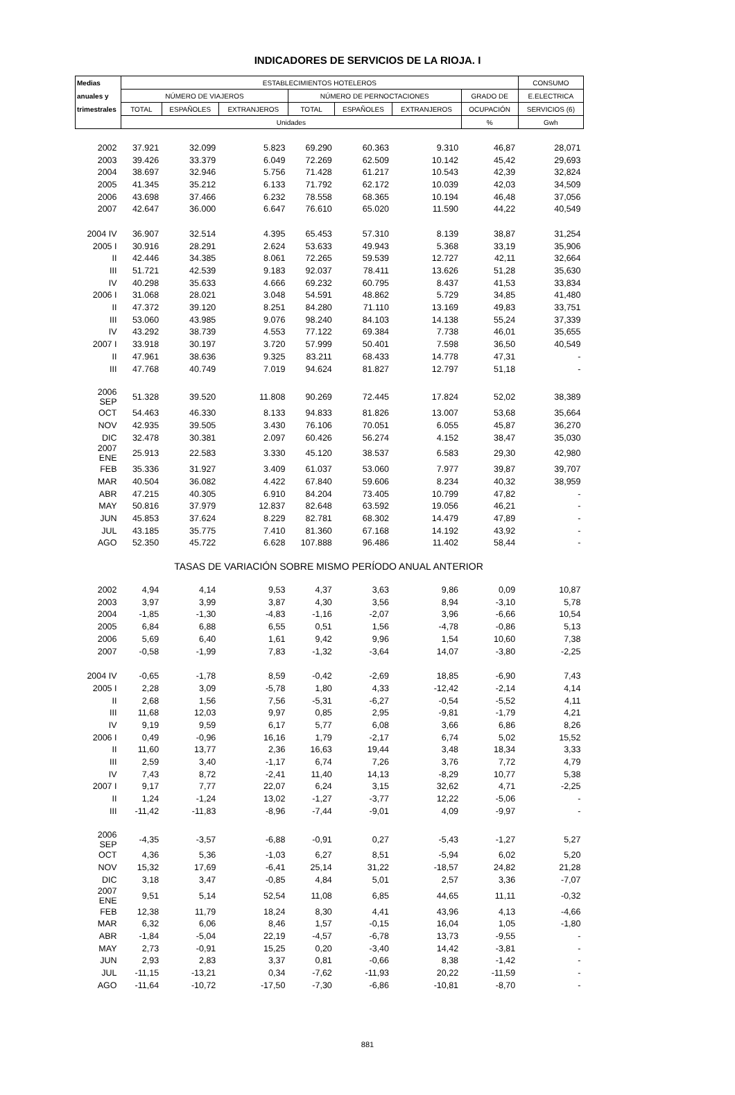INDICADORES DE SERVICIOS DE LA RIOJA. I
| Medias | ESTABLECIMIENTOS HOTELEROS | | | | | | | CONSUMO |
| --- | --- | --- | --- | --- | --- | --- | --- | --- |
| anuales y | NÚMERO DE VIAJEROS | | | NÚMERO DE PERNOCTACIONES | | | GRADO DE | E.ELECTRICA |
| trimestrales | TOTAL | ESPAÑOLES | EXTRANJEROS | TOTAL | ESPAÑOLES | EXTRANJEROS | OCUPACIÓN | SERVICIOS (6) |
| | Unidades | | | | | | % | Gwh |
| 2002 | 37.921 | 32.099 | 5.823 | 69.290 | 60.363 | 9.310 | 46,87 | 28,071 |
| 2003 | 39.426 | 33.379 | 6.049 | 72.269 | 62.509 | 10.142 | 45,42 | 29,693 |
| 2004 | 38.697 | 32.946 | 5.756 | 71.428 | 61.217 | 10.543 | 42,39 | 32,824 |
| 2005 | 41.345 | 35.212 | 6.133 | 71.792 | 62.172 | 10.039 | 42,03 | 34,509 |
| 2006 | 43.698 | 37.466 | 6.232 | 78.558 | 68.365 | 10.194 | 46,48 | 37,056 |
| 2007 | 42.647 | 36.000 | 6.647 | 76.610 | 65.020 | 11.590 | 44,22 | 40,549 |
| 2004 IV | 36.907 | 32.514 | 4.395 | 65.453 | 57.310 | 8.139 | 38,87 | 31,254 |
| 2005 I | 30.916 | 28.291 | 2.624 | 53.633 | 49.943 | 5.368 | 33,19 | 35,906 |
| II | 42.446 | 34.385 | 8.061 | 72.265 | 59.539 | 12.727 | 42,11 | 32,664 |
| III | 51.721 | 42.539 | 9.183 | 92.037 | 78.411 | 13.626 | 51,28 | 35,630 |
| IV | 40.298 | 35.633 | 4.666 | 69.232 | 60.795 | 8.437 | 41,53 | 33,834 |
| 2006 I | 31.068 | 28.021 | 3.048 | 54.591 | 48.862 | 5.729 | 34,85 | 41,480 |
| II | 47.372 | 39.120 | 8.251 | 84.280 | 71.110 | 13.169 | 49,83 | 33,751 |
| III | 53.060 | 43.985 | 9.076 | 98.240 | 84.103 | 14.138 | 55,24 | 37,339 |
| IV | 43.292 | 38.739 | 4.553 | 77.122 | 69.384 | 7.738 | 46,01 | 35,655 |
| 2007 I | 33.918 | 30.197 | 3.720 | 57.999 | 50.401 | 7.598 | 36,50 | 40,549 |
| II | 47.961 | 38.636 | 9.325 | 83.211 | 68.433 | 14.778 | 47,31 | - |
| III | 47.768 | 40.749 | 7.019 | 94.624 | 81.827 | 12.797 | 51,18 | - |
| 2006 SEP | 51.328 | 39.520 | 11.808 | 90.269 | 72.445 | 17.824 | 52,02 | 38,389 |
| OCT | 54.463 | 46.330 | 8.133 | 94.833 | 81.826 | 13.007 | 53,68 | 35,664 |
| NOV | 42.935 | 39.505 | 3.430 | 76.106 | 70.051 | 6.055 | 45,87 | 36,270 |
| DIC | 32.478 | 30.381 | 2.097 | 60.426 | 56.274 | 4.152 | 38,47 | 35,030 |
| 2007 ENE | 25.913 | 22.583 | 3.330 | 45.120 | 38.537 | 6.583 | 29,30 | 42,980 |
| FEB | 35.336 | 31.927 | 3.409 | 61.037 | 53.060 | 7.977 | 39,87 | 39,707 |
| MAR | 40.504 | 36.082 | 4.422 | 67.840 | 59.606 | 8.234 | 40,32 | 38,959 |
| ABR | 47.215 | 40.305 | 6.910 | 84.204 | 73.405 | 10.799 | 47,82 | - |
| MAY | 50.816 | 37.979 | 12.837 | 82.648 | 63.592 | 19.056 | 46,21 | - |
| JUN | 45.853 | 37.624 | 8.229 | 82.781 | 68.302 | 14.479 | 47,89 | - |
| JUL | 43.185 | 35.775 | 7.410 | 81.360 | 67.168 | 14.192 | 43,92 | - |
| AGO | 52.350 | 45.722 | 6.628 | 107.888 | 96.486 | 11.402 | 58,44 | - |
| TASAS DE VARIACIÓN SOBRE MISMO PERÍODO ANUAL ANTERIOR | | | | | | | | |
| 2002 | 4,94 | 4,14 | 9,53 | 4,37 | 3,63 | 9,86 | 0,09 | 10,87 |
| 2003 | 3,97 | 3,99 | 3,87 | 4,30 | 3,56 | 8,94 | -3,10 | 5,78 |
| 2004 | -1,85 | -1,30 | -4,83 | -1,16 | -2,07 | 3,96 | -6,66 | 10,54 |
| 2005 | 6,84 | 6,88 | 6,55 | 0,51 | 1,56 | -4,78 | -0,86 | 5,13 |
| 2006 | 5,69 | 6,40 | 1,61 | 9,42 | 9,96 | 1,54 | 10,60 | 7,38 |
| 2007 | -0,58 | -1,99 | 7,83 | -1,32 | -3,64 | 14,07 | -3,80 | -2,25 |
| 2004 IV | -0,65 | -1,78 | 8,59 | -0,42 | -2,69 | 18,85 | -6,90 | 7,43 |
| 2005 I | 2,28 | 3,09 | -5,78 | 1,80 | 4,33 | -12,42 | -2,14 | 4,14 |
| II | 2,68 | 1,56 | 7,56 | -5,31 | -6,27 | -0,54 | -5,52 | 4,11 |
| III | 11,68 | 12,03 | 9,97 | 0,85 | 2,95 | -9,81 | -1,79 | 4,21 |
| IV | 9,19 | 9,59 | 6,17 | 5,77 | 6,08 | 3,66 | 6,86 | 8,26 |
| 2006 I | 0,49 | -0,96 | 16,16 | 1,79 | -2,17 | 6,74 | 5,02 | 15,52 |
| II | 11,60 | 13,77 | 2,36 | 16,63 | 19,44 | 3,48 | 18,34 | 3,33 |
| III | 2,59 | 3,40 | -1,17 | 6,74 | 7,26 | 3,76 | 7,72 | 4,79 |
| IV | 7,43 | 8,72 | -2,41 | 11,40 | 14,13 | -8,29 | 10,77 | 5,38 |
| 2007 I | 9,17 | 7,77 | 22,07 | 6,24 | 3,15 | 32,62 | 4,71 | -2,25 |
| II | 1,24 | -1,24 | 13,02 | -1,27 | -3,77 | 12,22 | -5,06 | - |
| III | -11,42 | -11,83 | -8,96 | -7,44 | -9,01 | 4,09 | -9,97 | - |
| 2006 SEP | -4,35 | -3,57 | -6,88 | -0,91 | 0,27 | -5,43 | -1,27 | 5,27 |
| OCT | 4,36 | 5,36 | -1,03 | 6,27 | 8,51 | -5,94 | 6,02 | 5,20 |
| NOV | 15,32 | 17,69 | -6,41 | 25,14 | 31,22 | -18,57 | 24,82 | 21,28 |
| DIC | 3,18 | 3,47 | -0,85 | 4,84 | 5,01 | 2,57 | 3,36 | -7,07 |
| 2007 ENE | 9,51 | 5,14 | 52,54 | 11,08 | 6,85 | 44,65 | 11,11 | -0,32 |
| FEB | 12,38 | 11,79 | 18,24 | 8,30 | 4,41 | 43,96 | 4,13 | -4,66 |
| MAR | 6,32 | 6,06 | 8,46 | 1,57 | -0,15 | 16,04 | 1,05 | -1,80 |
| ABR | -1,84 | -5,04 | 22,19 | -4,57 | -6,78 | 13,73 | -9,55 | - |
| MAY | 2,73 | -0,91 | 15,25 | 0,20 | -3,40 | 14,42 | -3,81 | - |
| JUN | 2,93 | 2,83 | 3,37 | 0,81 | -0,66 | 8,38 | -1,42 | - |
| JUL | -11,15 | -13,21 | 0,34 | -7,62 | -11,93 | 20,22 | -11,59 | - |
| AGO | -11,64 | -10,72 | -17,50 | -7,30 | -6,86 | -10,81 | -8,70 | - |
881